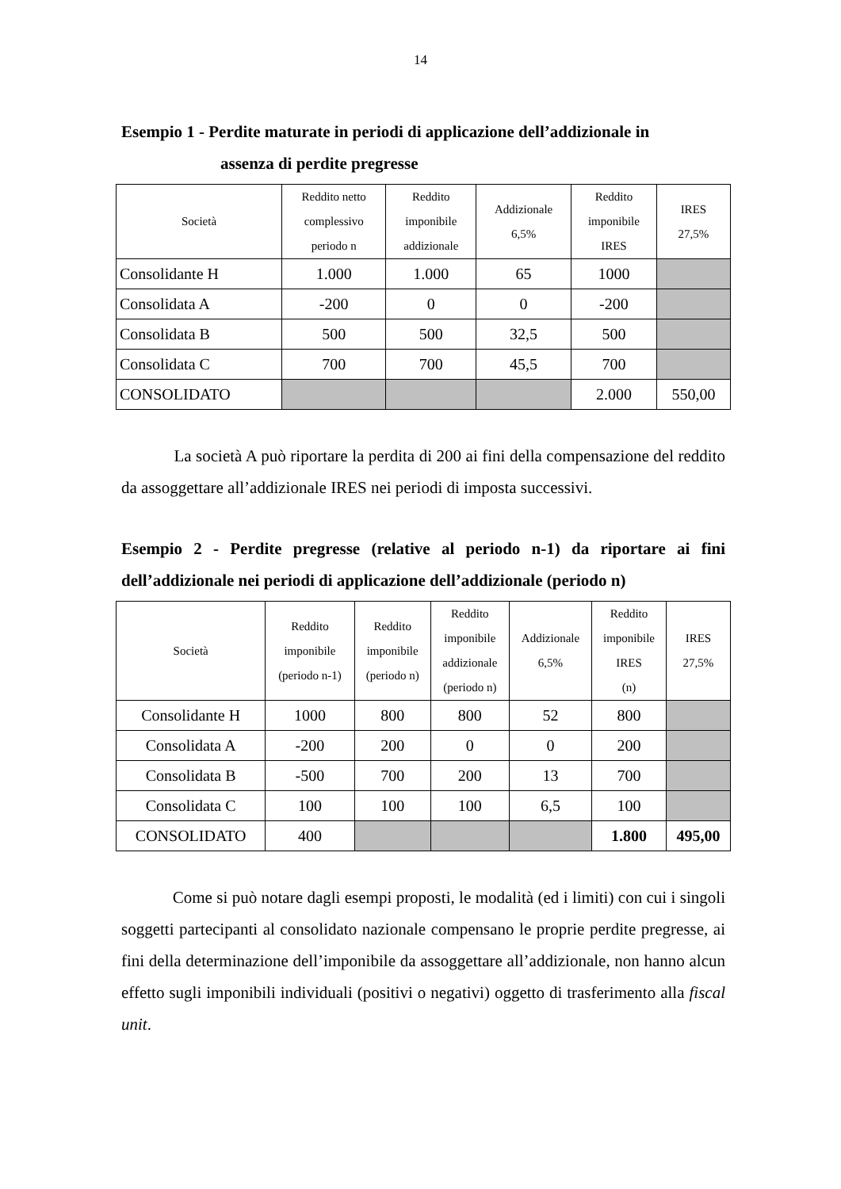14
Esempio 1 - Perdite maturate in periodi di applicazione dell’addizionale in
assenza di perdite pregresse
| Società | Reddito netto complessivo periodo n | Reddito imponibile addizionale | Addizionale 6,5% | Reddito imponibile IRES | IRES 27,5% |
| --- | --- | --- | --- | --- | --- |
| Consolidante H | 1.000 | 1.000 | 65 | 1000 | |
| Consolidata A | -200 | 0 | 0 | -200 | |
| Consolidata B | 500 | 500 | 32,5 | 500 | |
| Consolidata C | 700 | 700 | 45,5 | 700 | |
| CONSOLIDATO | | | | 2.000 | 550,00 |
La società A può riportare la perdita di 200 ai fini della compensazione del reddito da assoggettare all’addizionale IRES nei periodi di imposta successivi.
Esempio 2 - Perdite pregresse (relative al periodo n-1) da riportare ai fini dell’addizionale nei periodi di applicazione dell’addizionale (periodo n)
| Società | Reddito imponibile (periodo n-1) | Reddito imponibile (periodo n) | Reddito imponibile addizionale (periodo n) | Addizionale 6,5% | Reddito imponibile IRES (n) | IRES 27,5% |
| --- | --- | --- | --- | --- | --- | --- |
| Consolidante H | 1000 | 800 | 800 | 52 | 800 | |
| Consolidata A | -200 | 200 | 0 | 0 | 200 | |
| Consolidata B | -500 | 700 | 200 | 13 | 700 | |
| Consolidata C | 100 | 100 | 100 | 6,5 | 100 | |
| CONSOLIDATO | 400 | | | | 1.800 | 495,00 |
Come si può notare dagli esempi proposti, le modalità (ed i limiti) con cui i singoli soggetti partecipanti al consolidato nazionale compensano le proprie perdite pregresse, ai fini della determinazione dell’imponibile da assoggettare all’addizionale, non hanno alcun effetto sugli imponibili individuali (positivi o negativi) oggetto di trasferimento alla fiscal unit.